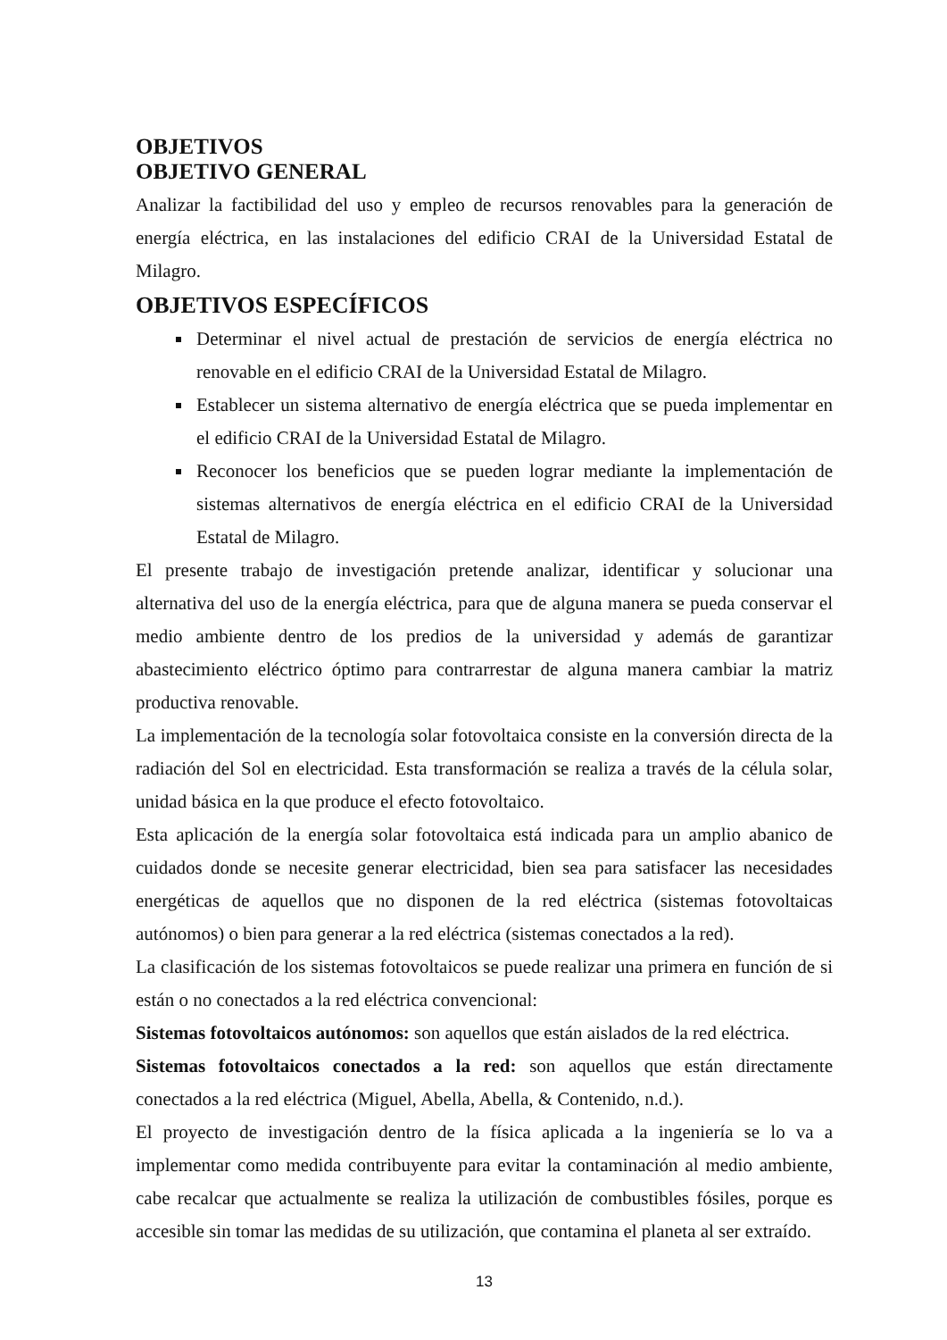OBJETIVOS
OBJETIVO GENERAL
Analizar la factibilidad del uso y empleo de recursos renovables para la generación de energía eléctrica, en las instalaciones del edificio CRAI de la Universidad Estatal de Milagro.
OBJETIVOS ESPECÍFICOS
Determinar el nivel actual de prestación de servicios de energía eléctrica no renovable en el edificio CRAI de la Universidad Estatal de Milagro.
Establecer un sistema alternativo de energía eléctrica que se pueda implementar en el edificio CRAI de la Universidad Estatal de Milagro.
Reconocer los beneficios que se pueden lograr mediante la implementación de sistemas alternativos de energía eléctrica en el edificio CRAI de la Universidad Estatal de Milagro.
El presente trabajo de investigación pretende analizar, identificar y solucionar una alternativa del uso de la energía eléctrica, para que de alguna manera se pueda conservar el medio ambiente dentro de los predios de la universidad y además de garantizar abastecimiento eléctrico óptimo para contrarrestar de alguna manera cambiar la matriz productiva renovable.
La implementación de la tecnología solar fotovoltaica consiste en la conversión directa de la radiación del Sol en electricidad. Esta transformación se realiza a través de la célula solar, unidad básica en la que produce el efecto fotovoltaico.
Esta aplicación de la energía solar fotovoltaica está indicada para un amplio abanico de cuidados donde se necesite generar electricidad, bien sea para satisfacer las necesidades energéticas de aquellos que no disponen de la red eléctrica (sistemas fotovoltaicas autónomos) o bien para generar a la red eléctrica (sistemas conectados a la red).
La clasificación de los sistemas fotovoltaicos se puede realizar una primera en función de si están o no conectados a la red eléctrica convencional:
Sistemas fotovoltaicos autónomos: son aquellos que están aislados de la red eléctrica.
Sistemas fotovoltaicos conectados a la red: son aquellos que están directamente conectados a la red eléctrica (Miguel, Abella, Abella, & Contenido, n.d.).
El proyecto de investigación dentro de la física aplicada a la ingeniería se lo va a implementar como medida contribuyente para evitar la contaminación al medio ambiente, cabe recalcar que actualmente se realiza la utilización de combustibles fósiles, porque es accesible sin tomar las medidas de su utilización, que contamina el planeta al ser extraído.
13